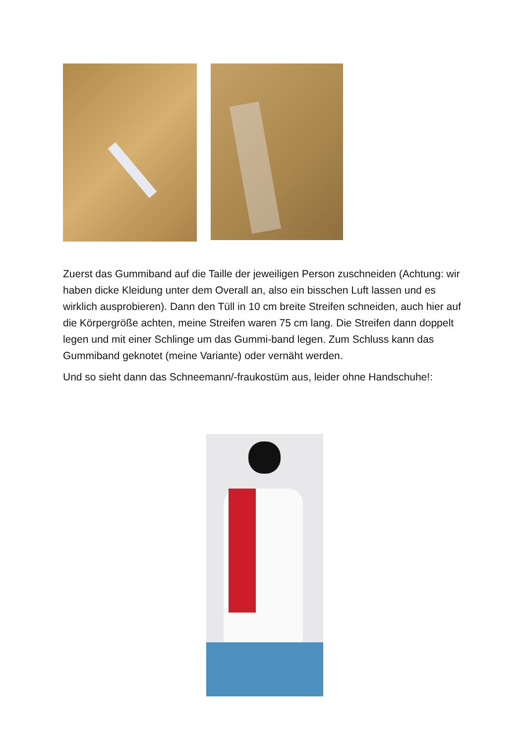Zuerst das Gummiband auf die Taille der jeweiligen Person zuschneiden (Achtung: wir haben dicke Kleidung unter dem Overall an, also ein bisschen Luft lassen und es wirklich ausprobieren). Dann den Tüll in 10 cm breite Streifen schneiden, auch hier auf die Körpergröße achten, meine Streifen waren 75 cm lang. Die Streifen dann doppelt legen und mit einer Schlinge um das Gummi-band legen. Zum Schluss kann das Gummiband geknotet (meine Variante) oder vernäht werden.
Und so sieht dann das Schneemann/-fraukostüm aus, leider ohne Handschuhe!: